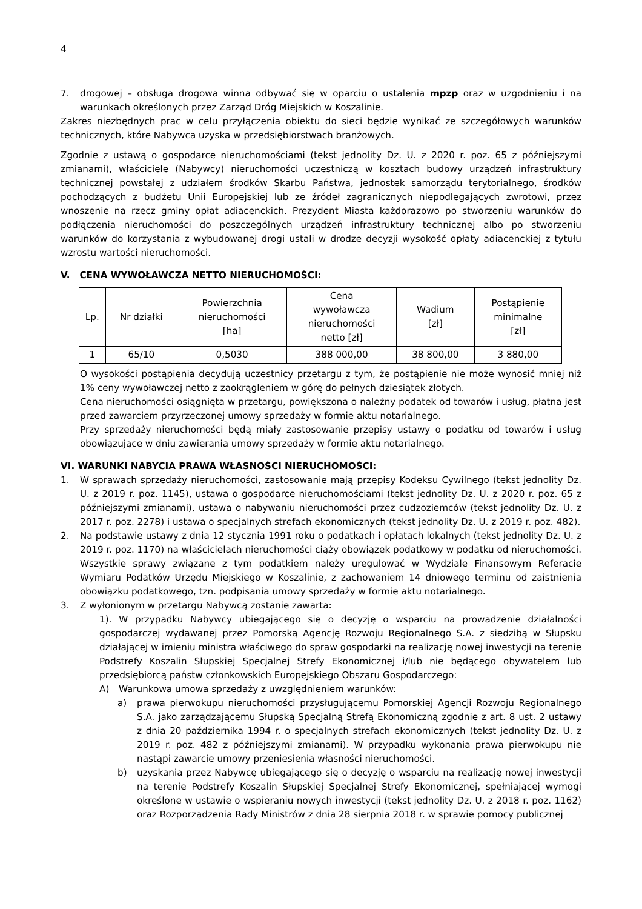4
7. drogowej – obsługa drogowa winna odbywać się w oparciu o ustalenia mpzp oraz w uzgodnieniu i na warunkach określonych przez Zarząd Dróg Miejskich w Koszalinie.
Zakres niezbędnych prac w celu przyłączenia obiektu do sieci będzie wynikać ze szczegółowych warunków technicznych, które Nabywca uzyska w przedsiębiorstwach branżowych.
Zgodnie z ustawą o gospodarce nieruchomościami (tekst jednolity Dz. U. z 2020 r. poz. 65 z późniejszymi zmianami), właściciele (Nabywcy) nieruchomości uczestniczą w kosztach budowy urządzeń infrastruktury technicznej powstałej z udziałem środków Skarbu Państwa, jednostek samorządu terytorialnego, środków pochodzących z budżetu Unii Europejskiej lub ze źródeł zagranicznych niepodlegających zwrotowi, przez wnoszenie na rzecz gminy opłat adiacenckich. Prezydent Miasta każdorazowo po stworzeniu warunków do podłączenia nieruchomości do poszczególnych urządzeń infrastruktury technicznej albo po stworzeniu warunków do korzystania z wybudowanej drogi ustali w drodze decyzji wysokość opłaty adiacenckiej z tytułu wzrostu wartości nieruchomości.
V. CENA WYWOŁAWCZA NETTO NIERUCHOMOŚCI:
| Lp. | Nr działki | Powierzchnia nieruchomości [ha] | Cena wywoławcza nieruchomości netto [zł] | Wadium [zł] | Postąpienie minimalne [zł] |
| --- | --- | --- | --- | --- | --- |
| 1 | 65/10 | 0,5030 | 388 000,00 | 38 800,00 | 3 880,00 |
O wysokości postąpienia decydują uczestnicy przetargu z tym, że postąpienie nie może wynosić mniej niż 1% ceny wywoławczej netto z zaokrągleniem w górę do pełnych dziesiątek złotych.
Cena nieruchomości osiągnięta w przetargu, powiększona o należny podatek od towarów i usług, płatna jest przed zawarciem przyrzeczonej umowy sprzedaży w formie aktu notarialnego.
Przy sprzedaży nieruchomości będą miały zastosowanie przepisy ustawy o podatku od towarów i usług obowiązujące w dniu zawierania umowy sprzedaży w formie aktu notarialnego.
VI. WARUNKI NABYCIA PRAWA WŁASNOŚCI NIERUCHOMOŚCI:
1. W sprawach sprzedaży nieruchomości, zastosowanie mają przepisy Kodeksu Cywilnego (tekst jednolity Dz. U. z 2019 r. poz. 1145), ustawa o gospodarce nieruchomościami (tekst jednolity Dz. U. z 2020 r. poz. 65 z późniejszymi zmianami), ustawa o nabywaniu nieruchomości przez cudzoziemców (tekst jednolity Dz. U. z 2017 r. poz. 2278) i ustawa o specjalnych strefach ekonomicznych (tekst jednolity Dz. U. z 2019 r. poz. 482).
2. Na podstawie ustawy z dnia 12 stycznia 1991 roku o podatkach i opłatach lokalnych (tekst jednolity Dz. U. z 2019 r. poz. 1170) na właścicielach nieruchomości ciąży obowiązek podatkowy w podatku od nieruchomości. Wszystkie sprawy związane z tym podatkiem należy uregulować w Wydziale Finansowym Referacie Wymiaru Podatków Urzędu Miejskiego w Koszalinie, z zachowaniem 14 dniowego terminu od zaistnienia obowiązku podatkowego, tzn. podpisania umowy sprzedaży w formie aktu notarialnego.
3. Z wyłonionym w przetargu Nabywcą zostanie zawarta:
1). W przypadku Nabywcy ubiegającego się o decyzję o wsparciu na prowadzenie działalności gospodarczej wydawanej przez Pomorską Agencję Rozwoju Regionalnego S.A. z siedzibą w Słupsku działającej w imieniu ministra właściwego do spraw gospodarki na realizację nowej inwestycji na terenie Podstrefy Koszalin Słupskiej Specjalnej Strefy Ekonomicznej i/lub nie będącego obywatelem lub przedsiębiorcą państw członkowskich Europejskiego Obszaru Gospodarczego:
A) Warunkowa umowa sprzedaży z uwzględnieniem warunków:
a) prawa pierwokupu nieruchomości przysługującemu Pomorskiej Agencji Rozwoju Regionalnego S.A. jako zarządzającemu Słupską Specjalną Strefą Ekonomiczną zgodnie z art. 8 ust. 2 ustawy z dnia 20 października 1994 r. o specjalnych strefach ekonomicznych (tekst jednolity Dz. U. z 2019 r. poz. 482 z późniejszymi zmianami). W przypadku wykonania prawa pierwokupu nie nastąpi zawarcie umowy przeniesienia własności nieruchomości.
b) uzyskania przez Nabywcę ubiegającego się o decyzję o wsparciu na realizację nowej inwestycji na terenie Podstrefy Koszalin Słupskiej Specjalnej Strefy Ekonomicznej, spełniającej wymogi określone w ustawie o wspieraniu nowych inwestycji (tekst jednolity Dz. U. z 2018 r. poz. 1162) oraz Rozporządzenia Rady Ministrów z dnia 28 sierpnia 2018 r. w sprawie pomocy publicznej